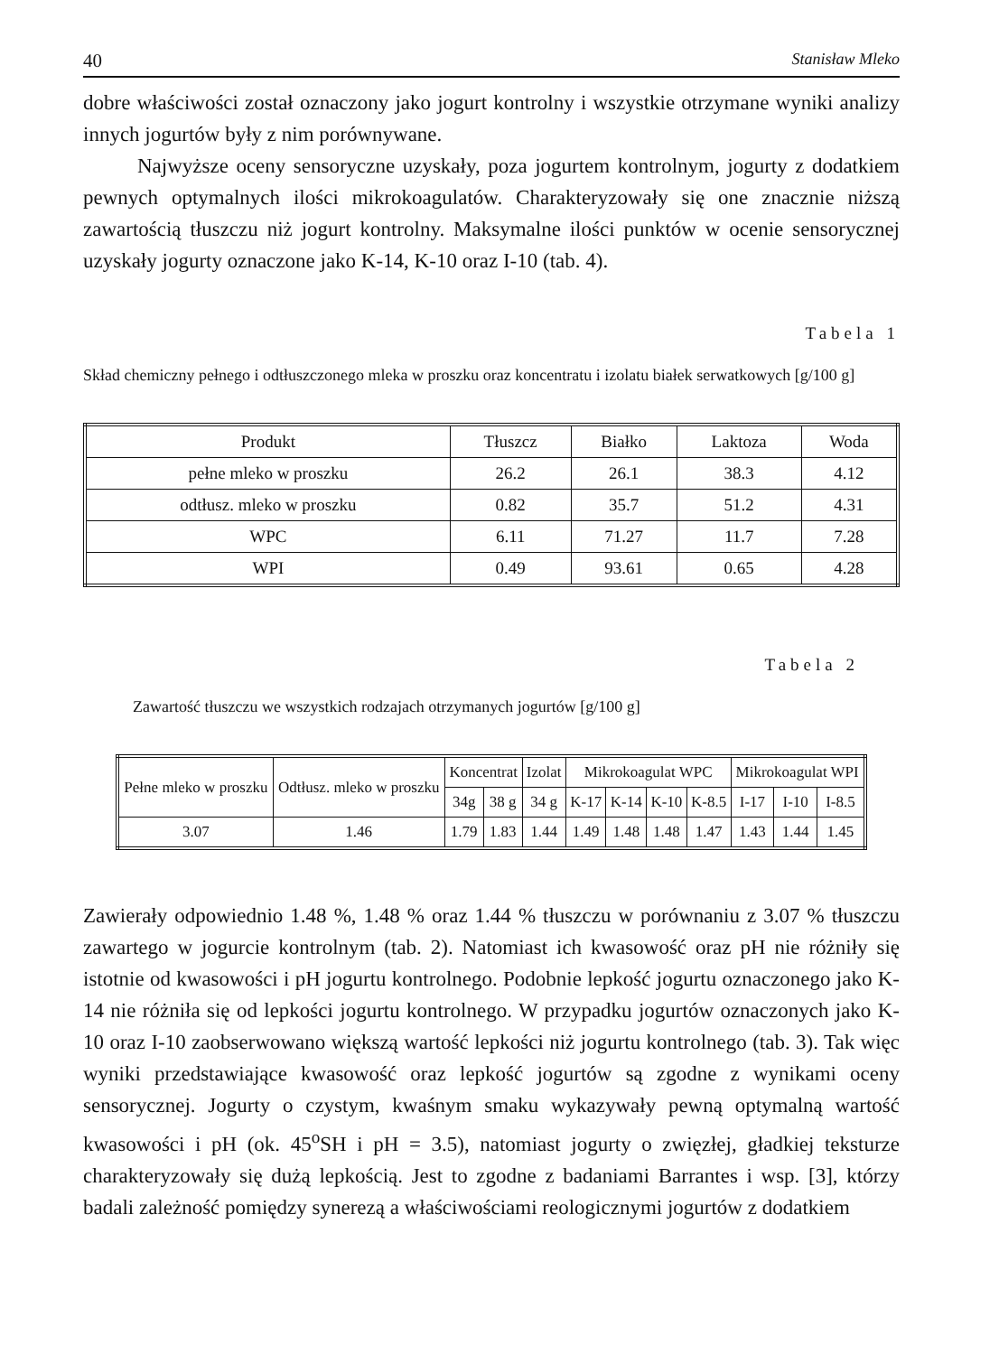40 Stanisław Mleko
dobre właściwości został oznaczony jako jogurt kontrolny i wszystkie otrzymane wyniki analizy innych jogurtów były z nim porównywane.
Najwyższe oceny sensoryczne uzyskały, poza jogurtem kontrolnym, jogurty z dodatkiem pewnych optymalnych ilości mikrokoagulatów. Charakteryzowały się one znacznie niższą zawartością tłuszczu niż jogurt kontrolny. Maksymalne ilości punktów w ocenie sensorycznej uzyskały jogurty oznaczone jako K-14, K-10 oraz I-10 (tab. 4).
Tabela 1
Skład chemiczny pełnego i odtłuszczonego mleka w proszku oraz koncentratu i izolatu białek serwatkowych [g/100 g]
| Produkt | Tłuszcz | Białko | Laktoza | Woda |
| --- | --- | --- | --- | --- |
| pełne mleko w proszku | 26.2 | 26.1 | 38.3 | 4.12 |
| odtłusz. mleko w proszku | 0.82 | 35.7 | 51.2 | 4.31 |
| WPC | 6.11 | 71.27 | 11.7 | 7.28 |
| WPI | 0.49 | 93.61 | 0.65 | 4.28 |
Tabela 2
Zawartość tłuszczu we wszystkich rodzajach otrzymanych jogurtów [g/100 g]
| Pełne mleko w proszku | Odtłusz. mleko w proszku | Koncentrat | | Izolat | Mikrokoagulat WPC | | | | Mikrokoagulat WPI | | |
| --- | --- | --- | --- | --- | --- | --- | --- | --- | --- | --- | --- |
| | | 34g | 38 g | 34 g | K-17 | K-14 | K-10 | K-8.5 | I-17 | I-10 | I-8.5 |
| 3.07 | 1.46 | 1.79 | 1.83 | 1.44 | 1.49 | 1.48 | 1.48 | 1.47 | 1.43 | 1.44 | 1.45 |
Zawierały odpowiednio 1.48 %, 1.48 % oraz 1.44 % tłuszczu w porównaniu z 3.07 % tłuszczu zawartego w jogurcie kontrolnym (tab. 2). Natomiast ich kwasowość oraz pH nie różniły się istotnie od kwasowości i pH jogurtu kontrolnego. Podobnie lepkość jogurtu oznaczonego jako K-14 nie różniła się od lepkości jogurtu kontrolnego. W przypadku jogurtów oznaczonych jako K-10 oraz I-10 zaobserwowano większą wartość lepkości niż jogurtu kontrolnego (tab. 3). Tak więc wyniki przedstawiające kwasowość oraz lepkość jogurtów są zgodne z wynikami oceny sensorycznej. Jogurty o czystym, kwaśnym smaku wykazywały pewną optymalną wartość kwasowości i pH (ok. 45<sup>o</sup>SH i pH = 3.5), natomiast jogurty o zwięzłej, gładkiej teksturze charakteryzowały się dużą lepkością. Jest to zgodne z badaniami Barrantes i wsp. [3], którzy badali zależność pomiędzy synerezą a właściwościami reologicznymi jogurtów z dodatkiem